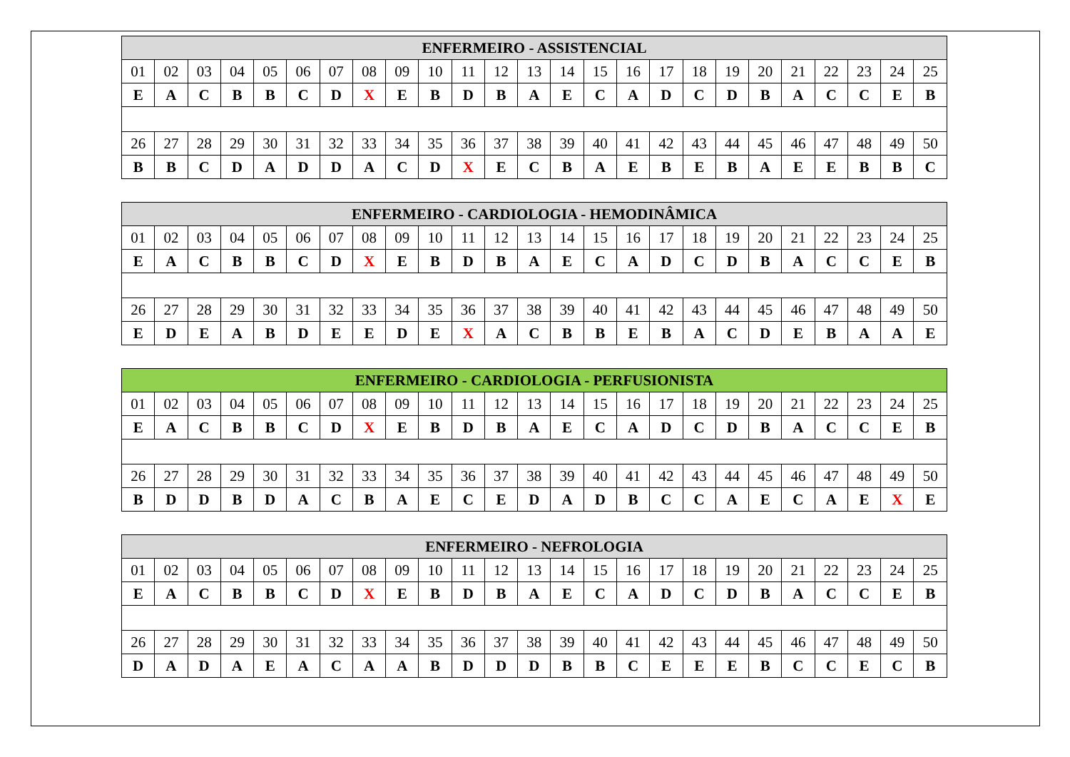| ENFERMEIRO - ASSISTENCIAL | | | | | | | | | | | | | | | | | | | | | | | | |
| --- | --- | --- | --- | --- | --- | --- | --- | --- | --- | --- | --- | --- | --- | --- | --- | --- | --- | --- | --- | --- | --- | --- | --- | --- |
| 01 | 02 | 03 | 04 | 05 | 06 | 07 | 08 | 09 | 10 | 11 | 12 | 13 | 14 | 15 | 16 | 17 | 18 | 19 | 20 | 21 | 22 | 23 | 24 | 25 |
| E | A | C | B | B | C | D | X | E | B | D | B | A | E | C | A | D | C | D | B | A | C | C | E | B |
| 26 | 27 | 28 | 29 | 30 | 31 | 32 | 33 | 34 | 35 | 36 | 37 | 38 | 39 | 40 | 41 | 42 | 43 | 44 | 45 | 46 | 47 | 48 | 49 | 50 |
| B | B | C | D | A | D | D | A | C | D | X | E | C | B | A | E | B | E | B | A | E | E | B | B | C |
| ENFERMEIRO - CARDIOLOGIA - HEMODINÂMICA | | | | | | | | | | | | | | | | | | | | | | | | |
| --- | --- | --- | --- | --- | --- | --- | --- | --- | --- | --- | --- | --- | --- | --- | --- | --- | --- | --- | --- | --- | --- | --- | --- | --- |
| 01 | 02 | 03 | 04 | 05 | 06 | 07 | 08 | 09 | 10 | 11 | 12 | 13 | 14 | 15 | 16 | 17 | 18 | 19 | 20 | 21 | 22 | 23 | 24 | 25 |
| E | A | C | B | B | C | D | X | E | B | D | B | A | E | C | A | D | C | D | B | A | C | C | E | B |
| 26 | 27 | 28 | 29 | 30 | 31 | 32 | 33 | 34 | 35 | 36 | 37 | 38 | 39 | 40 | 41 | 42 | 43 | 44 | 45 | 46 | 47 | 48 | 49 | 50 |
| E | D | E | A | B | D | E | E | D | E | X | A | C | B | B | E | B | A | C | D | E | B | A | A | E |
| ENFERMEIRO - CARDIOLOGIA - PERFUSIONISTA | | | | | | | | | | | | | | | | | | | | | | | | |
| --- | --- | --- | --- | --- | --- | --- | --- | --- | --- | --- | --- | --- | --- | --- | --- | --- | --- | --- | --- | --- | --- | --- | --- | --- |
| 01 | 02 | 03 | 04 | 05 | 06 | 07 | 08 | 09 | 10 | 11 | 12 | 13 | 14 | 15 | 16 | 17 | 18 | 19 | 20 | 21 | 22 | 23 | 24 | 25 |
| E | A | C | B | B | C | D | X | E | B | D | B | A | E | C | A | D | C | D | B | A | C | C | E | B |
| 26 | 27 | 28 | 29 | 30 | 31 | 32 | 33 | 34 | 35 | 36 | 37 | 38 | 39 | 40 | 41 | 42 | 43 | 44 | 45 | 46 | 47 | 48 | 49 | 50 |
| B | D | D | B | D | A | C | B | A | E | C | E | D | A | D | B | C | C | A | E | C | A | E | X | E |
| ENFERMEIRO - NEFROLOGIA | | | | | | | | | | | | | | | | | | | | | | | | |
| --- | --- | --- | --- | --- | --- | --- | --- | --- | --- | --- | --- | --- | --- | --- | --- | --- | --- | --- | --- | --- | --- | --- | --- | --- |
| 01 | 02 | 03 | 04 | 05 | 06 | 07 | 08 | 09 | 10 | 11 | 12 | 13 | 14 | 15 | 16 | 17 | 18 | 19 | 20 | 21 | 22 | 23 | 24 | 25 |
| E | A | C | B | B | C | D | X | E | B | D | B | A | E | C | A | D | C | D | B | A | C | C | E | B |
| 26 | 27 | 28 | 29 | 30 | 31 | 32 | 33 | 34 | 35 | 36 | 37 | 38 | 39 | 40 | 41 | 42 | 43 | 44 | 45 | 46 | 47 | 48 | 49 | 50 |
| D | A | D | A | E | A | C | A | A | B | D | D | D | B | B | C | E | E | E | B | C | C | E | C | B |